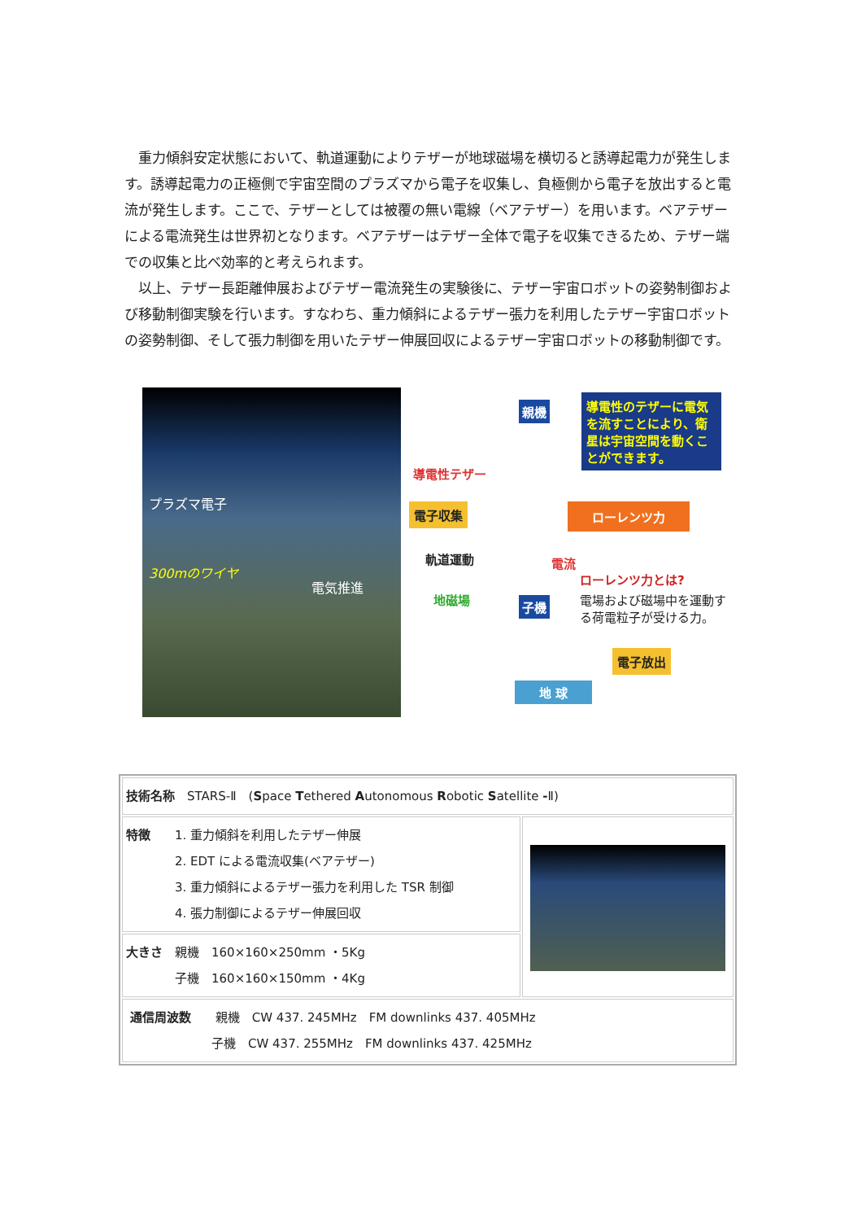重力傾斜安定状態において、軌道運動によりテザーが地球磁場を横切ると誘導起電力が発生します。誘導起電力の正極側で宇宙空間のプラズマから電子を収集し、負極側から電子を放出すると電流が発生します。ここで、テザーとしては被覆の無い電線（ベアテザー）を用います。ベアテザーによる電流発生は世界初となります。ベアテザーはテザー全体で電子を収集できるため、テザー端での収集と比べ効率的と考えられます。
以上、テザー長距離伸展およびテザー電流発生の実験後に、テザー宇宙ロボットの姿勢制御および移動制御実験を行います。すなわち、重力傾斜によるテザー張力を利用したテザー宇宙ロボットの姿勢制御、そして張力制御を用いたテザー伸展回収によるテザー宇宙ロボットの移動制御です。
プラズマ電子
300mのワイヤ
電気推進
親機
導電性のテザーに電気を流すことにより、衛星は宇宙空間を動くことができます。
導電性テザー
電子収集 ローレンツ力
軌道運動 電流
地磁場
ローレンツ力とは?
電場および磁場中を運動する荷電粒子が受ける力。 子機
電子放出
地 球
| 技術名称 STARS-Ⅱ ( S pace T ethered A utonomous R obotic S atellite - Ⅱ) | |
| 特徴 1. 重力傾斜を利用したテザー伸展 2. EDT による電流収集(ベアテザー) 3. 重力傾斜によるテザー張力を利用した TSR 制御 4. 張力制御によるテザー伸展回収 | |
| 大きさ 親機 160×160×250mm ・5Kg 子機 160×160×150mm ・4Kg | |
| 通信周波数 親機 CW 437. 245MHz FM downlinks 437. 405MHz 子機 CW 437. 255MHz FM downlinks 437. 425MHz | |